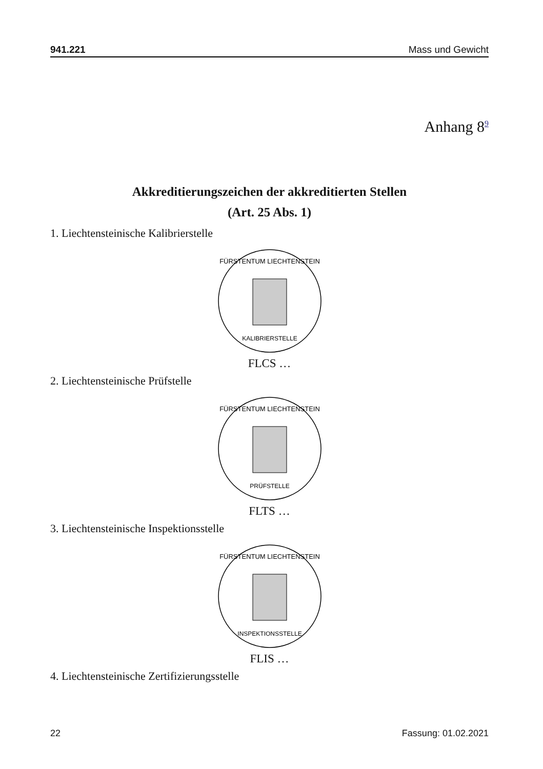941.221 Mass und Gewicht
Anhang 8<sup>9</sup>
Akkreditierungszeichen der akkreditierten Stellen
(Art. 25 Abs. 1)
1. Liechtensteinische Kalibrierstelle
FÜRSTENTUM LIECHTENSTEIN
KALIBRIERSTELLE
FLCS …
2. Liechtensteinische Prüfstelle
FÜRSTENTUM LIECHTENSTEIN
PRÜFSTELLE
FLTS …
3. Liechtensteinische Inspektionsstelle
FÜRSTENTUM LIECHTENSTEIN
INSPEKTIONSSTELLE
FLIS …
4. Liechtensteinische Zertifizierungsstelle
22 Fassung: 01.02.2021